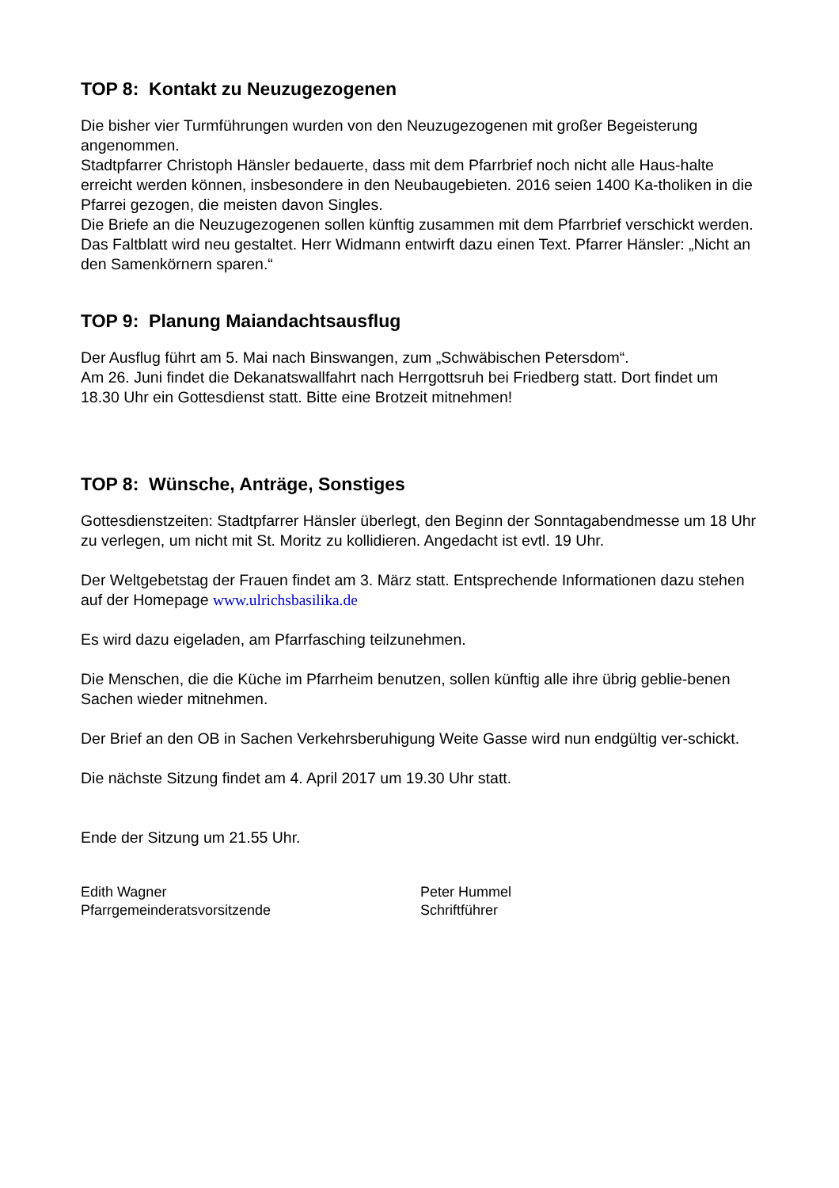TOP 8: Kontakt zu Neuzugezogenen
Die bisher vier Turmführungen wurden von den Neuzugezogenen mit großer Begeisterung angenommen.
Stadtpfarrer Christoph Hänsler bedauerte, dass mit dem Pfarrbrief noch nicht alle Haus-halte erreicht werden können, insbesondere in den Neubaugebieten. 2016 seien 1400 Ka-tholiken in die Pfarrei gezogen, die meisten davon Singles.
Die Briefe an die Neuzugezogenen sollen künftig zusammen mit dem Pfarrbrief verschickt werden.
Das Faltblatt wird neu gestaltet. Herr Widmann entwirft dazu einen Text. Pfarrer Hänsler: „Nicht an den Samenkörnern sparen.“
TOP 9: Planung Maiandachtsausflug
Der Ausflug führt am 5. Mai nach Binswangen, zum „Schwäbischen Petersdom“.
Am 26. Juni findet die Dekanatswallfahrt nach Herrgottsruh bei Friedberg statt. Dort findet um 18.30 Uhr ein Gottesdienst statt. Bitte eine Brotzeit mitnehmen!
TOP 8: Wünsche, Anträge, Sonstiges
Gottesdienstzeiten: Stadtpfarrer Hänsler überlegt, den Beginn der Sonntagabendmesse um 18 Uhr zu verlegen, um nicht mit St. Moritz zu kollidieren. Angedacht ist evtl. 19 Uhr.
Der Weltgebetstag der Frauen findet am 3. März statt. Entsprechende Informationen dazu stehen auf der Homepage www.ulrichsbasilika.de
Es wird dazu eigeladen, am Pfarrfasching teilzunehmen.
Die Menschen, die die Küche im Pfarrheim benutzen, sollen künftig alle ihre übrig geblie-benen Sachen wieder mitnehmen.
Der Brief an den OB in Sachen Verkehrsberuhigung Weite Gasse wird nun endgültig ver-schickt.
Die nächste Sitzung findet am 4. April 2017 um 19.30 Uhr statt.
Ende der Sitzung um 21.55 Uhr.
Edith Wagner
Pfarrgemeinderatsvorsitzende
Peter Hummel
Schriftführer